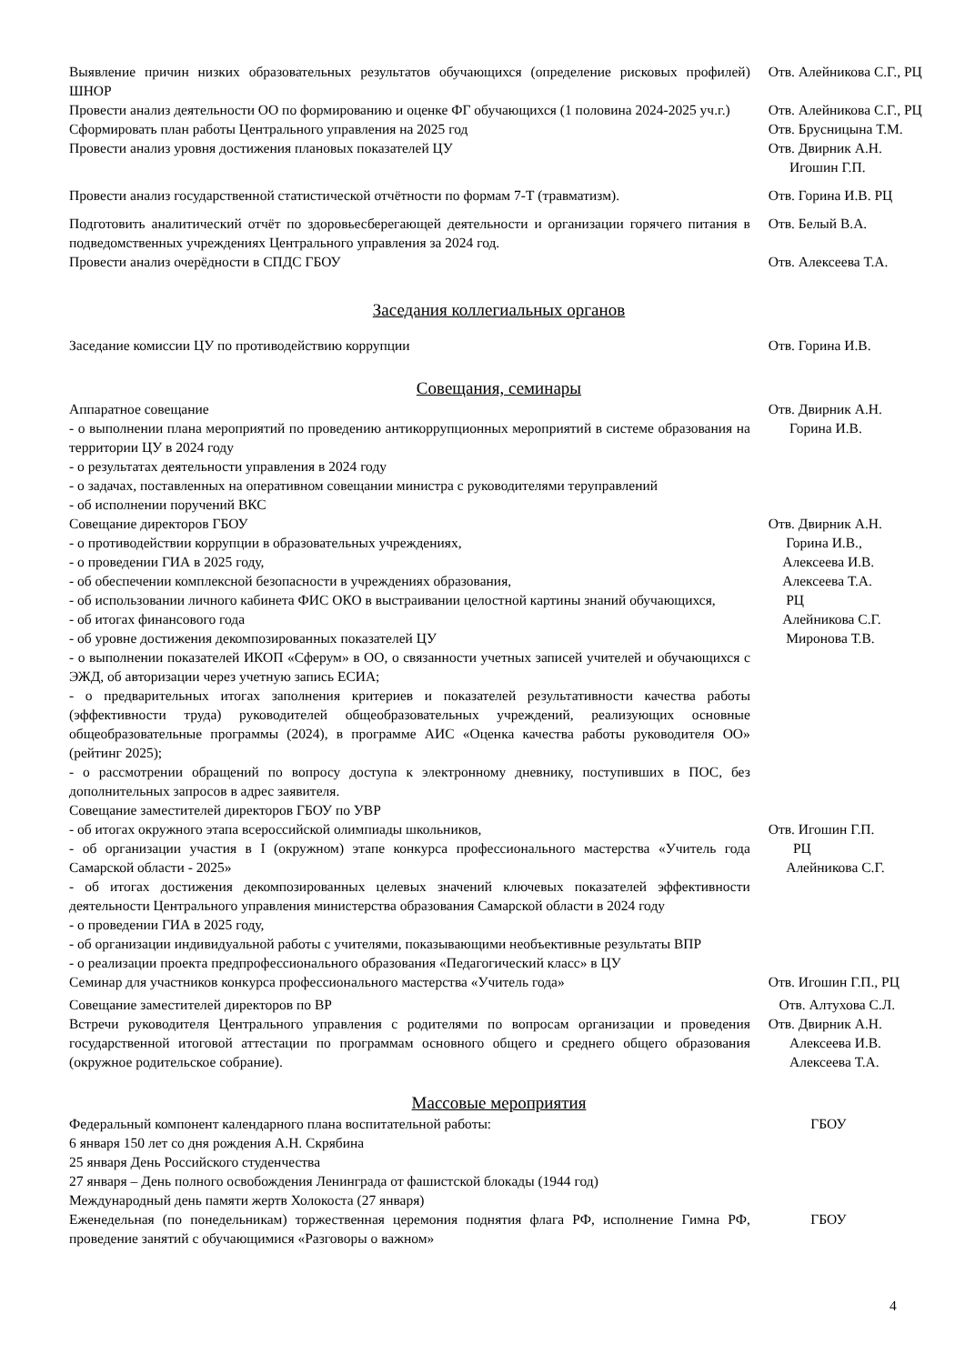Выявление причин низких образовательных результатов обучающихся (определение рисковых профилей) ШНОР
Отв. Алейникова С.Г., РЦ
Провести анализ деятельности ОО по формированию и оценке ФГ обучающихся (1 половина 2024-2025 уч.г.)
Отв. Алейникова С.Г., РЦ
Сформировать план работы Центрального управления на 2025 год Отв. Брусницына Т.М.
Провести анализ уровня достижения плановых показателей ЦУ Отв. Двирник А.Н.
Игошин Г.П.
Провести анализ государственной статистической отчётности по формам 7-Т (травматизм).
Отв. Горина И.В. РЦ
Подготовить аналитический отчёт по здоровьесберегающей деятельности и организации горячего питания в подведомственных учреждениях Центрального управления за 2024 год.
Отв. Белый В.А.
Провести анализ очерёдности в СПДС ГБОУ Отв. Алексеева Т.А.
Заседания коллегиальных органов
Заседание комиссии ЦУ по противодействию коррупции Отв. Горина И.В.
Совещания, семинары
Аппаратное совещание
- о выполнении плана мероприятий по проведению антикоррупционных мероприятий в системе образования на территории ЦУ в 2024 году
- о результатах деятельности управления в 2024 году
- о задачах, поставленных на оперативном совещании министра с руководителями теруправлений
- об исполнении поручений ВКС
Отв. Двирник А.Н.
Горина И.В.
Совещание директоров ГБОУ
- о противодействии коррупции в образовательных учреждениях,
- о проведении ГИА в 2025 году,
- об обеспечении комплексной безопасности в учреждениях образования,
- об использовании личного кабинета ФИС ОКО в выстраивании целостной картины знаний обучающихся,
- об итогах финансового года
- об уровне достижения декомпозированных показателей ЦУ
- о выполнении показателей ИКОП «Сферум» в ОО, о связанности учетных записей учителей и обучающихся с ЭЖД, об авторизации через учетную запись ЕСИА;
- о предварительных итогах заполнения критериев и показателей результативности качества работы (эффективности труда) руководителей общеобразовательных учреждений, реализующих основные общеобразовательные программы (2024), в программе АИС «Оценка качества работы руководителя ОО» (рейтинг 2025);
- о рассмотрении обращений по вопросу доступа к электронному дневнику, поступивших в ПОС, без дополнительных запросов в адрес заявителя.
Отв. Двирник А.Н.
Горина И.В.,
Алексеева И.В.
Алексеева Т.А.
РЦ
Алейникова С.Г.
Миронова Т.В.
Совещание заместителей директоров ГБОУ по УВР
- об итогах окружного этапа всероссийской олимпиады школьников,
- об организации участия в I (окружном) этапе конкурса профессионального мастерства «Учитель года Самарской области - 2025»
- об итогах достижения декомпозированных целевых значений ключевых показателей эффективности деятельности Центрального управления министерства образования Самарской области в 2024 году
- о проведении ГИА в 2025 году,
- об организации индивидуальной работы с учителями, показывающими необъективные результаты ВПР
- о реализации проекта предпрофессионального образования «Педагогический класс» в ЦУ
Отв. Игошин Г.П.
РЦ
Алейникова С.Г.
Семинар для участников конкурса профессионального мастерства «Учитель года» Отв. Игошин Г.П., РЦ
Совещание заместителей директоров по ВР Отв. Алтухова С.Л.
Встречи руководителя Центрального управления с родителями по вопросам организации и проведения государственной итоговой аттестации по программам основного общего и среднего общего образования (окружное родительское собрание).
Отв. Двирник А.Н.
Алексеева И.В.
Алексеева Т.А.
Массовые мероприятия
Федеральный компонент календарного плана воспитательной работы:
6 января 150 лет со дня рождения А.Н. Скрябина
25 января День Российского студенчества
27 января – День полного освобождения Ленинграда от фашистской блокады (1944 год)
Международный день памяти жертв Холокоста (27 января)
ГБОУ
Еженедельная (по понедельникам) торжественная церемония поднятия флага РФ, исполнение Гимна РФ, проведение занятий с обучающимися «Разговоры о важном»
ГБОУ
4